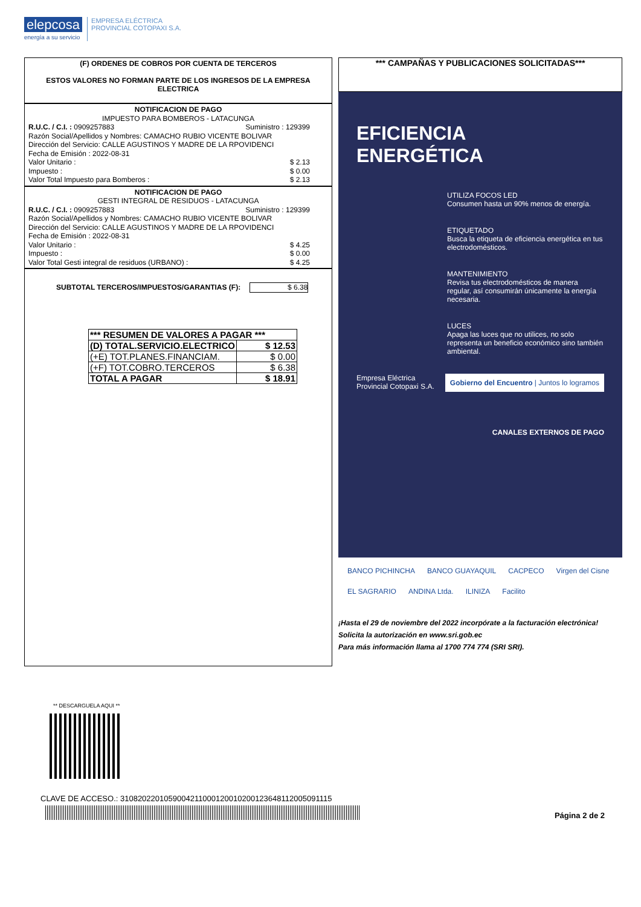elepcosa
energía a su servicio
EMPRESA ELÉCTRICA
PROVINCIAL COTOPAXI S.A.
(F) ORDENES DE COBROS POR CUENTA DE TERCEROS
ESTOS VALORES NO FORMAN PARTE DE LOS INGRESOS DE LA EMPRESA ELECTRICA
NOTIFICACION DE PAGO
IMPUESTO PARA BOMBEROS - LATACUNGA
R.U.C. / C.I. : 0909257883 Suministro : 129399
Razón Social/Apellidos y Nombres: CAMACHO RUBIO VICENTE BOLIVAR
Dirección del Servicio: CALLE AGUSTINOS Y MADRE DE LA RPOVIDENCI
Fecha de Emisión : 2022-08-31
Valor Unitario : $ 2.13
Impuesto : $ 0.00
Valor Total Impuesto para Bomberos : $ 2.13
NOTIFICACION DE PAGO
GESTI INTEGRAL DE RESIDUOS - LATACUNGA
R.U.C. / C.I. : 0909257883 Suministro : 129399
Razón Social/Apellidos y Nombres: CAMACHO RUBIO VICENTE BOLIVAR
Dirección del Servicio: CALLE AGUSTINOS Y MADRE DE LA RPOVIDENCI
Fecha de Emisión : 2022-08-31
Valor Unitario : $ 4.25
Impuesto : $ 0.00
Valor Total Gesti integral de residuos (URBANO) : $ 4.25
SUBTOTAL TERCEROS/IMPUESTOS/GARANTIAS (F): $ 6.38
| *** RESUMEN DE VALORES A PAGAR *** | |
| (D) TOTAL.SERVICIO.ELECTRICO | $ 12.53 |
| (+E) TOT.PLANES.FINANCIAM. | $ 0.00 |
| (+F) TOT.COBRO.TERCEROS | $ 6.38 |
| TOTAL A PAGAR | $ 18.91 |
*** CAMPAÑAS Y PUBLICACIONES SOLICITADAS***
EFICIENCIA
ENERGÉTICA
UTILIZA FOCOS LED
Consumen hasta un 90% menos de energía.
ETIQUETADO
Busca la etiqueta de eficiencia energética en tus electrodomésticos.
MANTENIMIENTO
Revisa tus electrodomésticos de manera regular, así consumirán únicamente la energía necesaria.
LUCES
Apaga las luces que no utilices, no solo representa un beneficio económico sino también ambiental.
Empresa Eléctrica
Provincial Cotopaxi S.A. Gobierno del Encuentro | Juntos lo logramos
CANALES EXTERNOS DE PAGO
BANCO PICHINCHA BANCO GUAYAQUIL CACPECO Virgen del Cisne EL SAGRARIO ANDINA Ltda. ILINIZA Facilito
¡Hasta el 29 de noviembre del 2022 incorpórate a la facturación electrónica!
Solicita la autorización en www.sri.gob.ec
Para más información llama al 1700 774 774 (SRI SRI).
** DESCARGUELA AQUI **
CLAVE DE ACCESO.: 3108202201059004211000120010200123648112005091115
Página 2 de 2